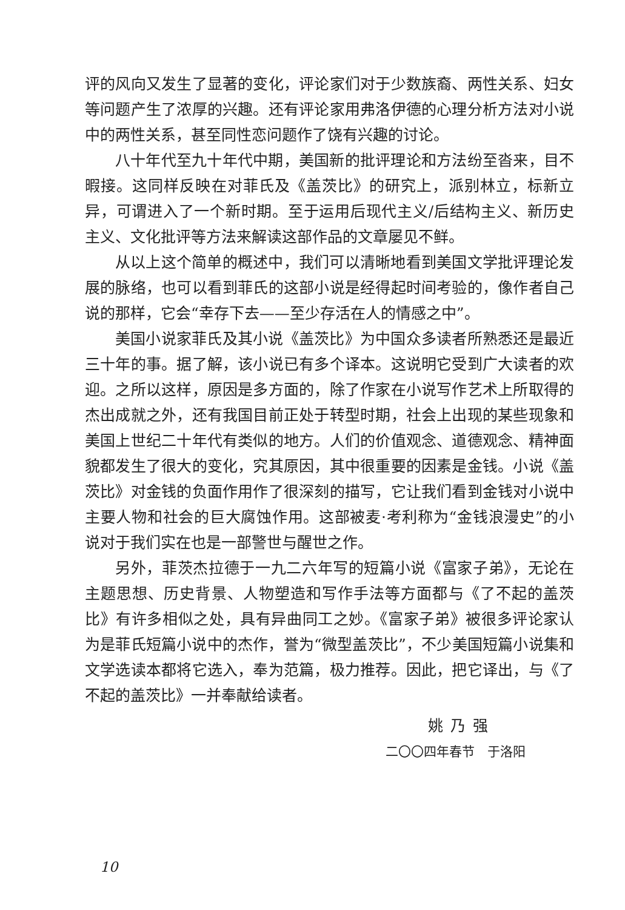评的风向又发生了显著的变化，评论家们对于少数族裔、两性关系、妇女等问题产生了浓厚的兴趣。还有评论家用弗洛伊德的心理分析方法对小说中的两性关系，甚至同性恋问题作了饶有兴趣的讨论。
八十年代至九十年代中期，美国新的批评理论和方法纷至沓来，目不暇接。这同样反映在对菲氏及《盖茨比》的研究上，派别林立，标新立异，可谓进入了一个新时期。至于运用后现代主义/后结构主义、新历史主义、文化批评等方法来解读这部作品的文章屡见不鲜。
从以上这个简单的概述中，我们可以清晰地看到美国文学批评理论发展的脉络，也可以看到菲氏的这部小说是经得起时间考验的，像作者自己说的那样，它会“幸存下去——至少存活在人的情感之中”。
美国小说家菲氏及其小说《盖茨比》为中国众多读者所熟悉还是最近三十年的事。据了解，该小说已有多个译本。这说明它受到广大读者的欢迎。之所以这样，原因是多方面的，除了作家在小说写作艺术上所取得的杰出成就之外，还有我国目前正处于转型时期，社会上出现的某些现象和美国上世纪二十年代有类似的地方。人们的价值观念、道德观念、精神面貌都发生了很大的变化，究其原因，其中很重要的因素是金钱。小说《盖茨比》对金钱的负面作用作了很深刻的描写，它让我们看到金钱对小说中主要人物和社会的巨大腐蚀作用。这部被麦·考利称为“金钱浪漫史”的小说对于我们实在也是一部警世与醒世之作。
另外，菲茨杰拉德于一九二六年写的短篇小说《富家子弟》，无论在主题思想、历史背景、人物塑造和写作手法等方面都与《了不起的盖茨比》有许多相似之处，具有异曲同工之妙。《富家子弟》被很多评论家认为是菲氏短篇小说中的杰作，誉为“微型盖茨比”，不少美国短篇小说集和文学选读本都将它选入，奉为范篇，极力推荐。因此，把它译出，与《了不起的盖茨比》一并奉献给读者。
姚乃强
二〇〇四年春节　于洛阳
10